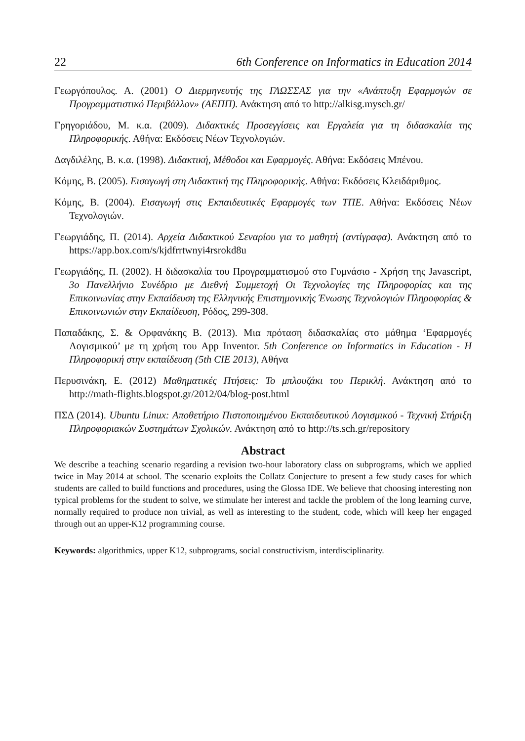22 6th Conference on Informatics in Education 2014
Γεωργόπουλος. Α. (2001) Ο Διερμηνευτής της ΓΛΩΣΣΑΣ για την «Ανάπτυξη Εφαρμογών σε Προγραμματιστικό Περιβάλλον» (ΑΕΠΠ). Ανάκτηση από το http://alkisg.mysch.gr/
Γρηγοριάδου, Μ. κ.α. (2009). Διδακτικές Προσεγγίσεις και Εργαλεία για τη διδασκαλία της Πληροφορικής. Αθήνα: Εκδόσεις Νέων Τεχνολογιών.
Δαγδιλέλης, Β. κ.α. (1998). Διδακτική, Μέθοδοι και Εφαρμογές. Αθήνα: Εκδόσεις Μπένου.
Κόμης, Β. (2005). Εισαγωγή στη Διδακτική της Πληροφορικής. Αθήνα: Εκδόσεις Κλειδάριθμος.
Κόμης, Β. (2004). Εισαγωγή στις Εκπαιδευτικές Εφαρμογές των ΤΠΕ. Αθήνα: Εκδόσεις Νέων Τεχνολογιών.
Γεωργιάδης, Π. (2014). Αρχεία Διδακτικού Σεναρίου για το μαθητή (αντίγραφα). Ανάκτηση από το https://app.box.com/s/kjdfrrtwnyi4rsrokd8u
Γεωργιάδης, Π. (2002). Η διδασκαλία του Προγραμματισμού στο Γυμνάσιο - Χρήση της Javascript, 3ο Πανελλήνιο Συνέδριο με Διεθνή Συμμετοχή Οι Τεχνολογίες της Πληροφορίας και της Επικοινωνίας στην Εκπαίδευση της Ελληνικής Επιστημονικής Ένωσης Τεχνολογιών Πληροφορίας & Επικοινωνιών στην Εκπαίδευση, Ρόδος, 299-308.
Παπαδάκης, Σ. & Ορφανάκης Β. (2013). Μια πρόταση διδασκαλίας στο μάθημα ‘Εφαρμογές Λογισμικού’ με τη χρήση του App Inventor. 5th Conference on Informatics in Education - Η Πληροφορική στην εκπαίδευση (5th CIE 2013), Αθήνα
Περυσινάκη, Ε. (2012) Μαθηματικές Πτήσεις: Το μπλουζάκι του Περικλή. Ανάκτηση από το http://math-flights.blogspot.gr/2012/04/blog-post.html
ΠΣΔ (2014). Ubuntu Linux: Αποθετήριο Πιστοποιημένου Εκπαιδευτικού Λογισμικού - Τεχνική Στήριξη Πληροφοριακών Συστημάτων Σχολικών. Ανάκτηση από το http://ts.sch.gr/repository
Abstract
We describe a teaching scenario regarding a revision two-hour laboratory class on subprograms, which we applied twice in May 2014 at school. The scenario exploits the Collatz Conjecture to present a few study cases for which students are called to build functions and procedures, using the Glossa IDE. We believe that choosing interesting non typical problems for the student to solve, we stimulate her interest and tackle the problem of the long learning curve, normally required to produce non trivial, as well as interesting to the student, code, which will keep her engaged through out an upper-K12 programming course.
Keywords: algorithmics, upper K12, subprograms, social constructivism, interdisciplinarity.